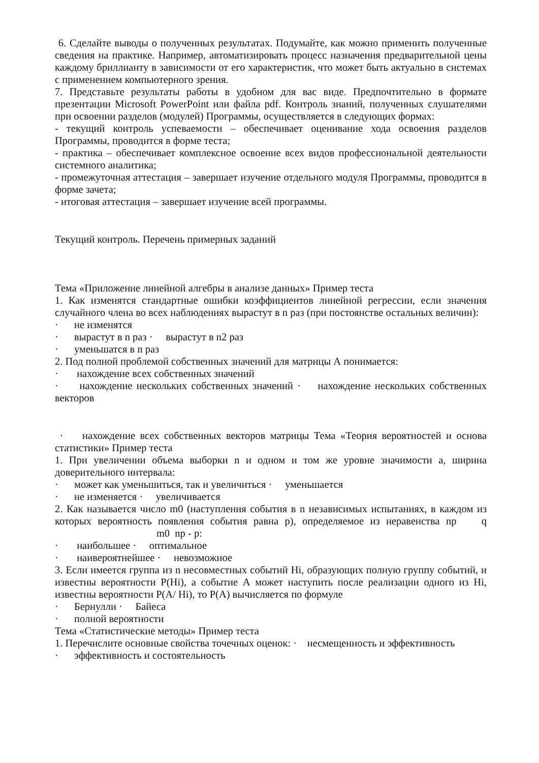6. Сделайте выводы о полученных результатах. Подумайте, как можно применить полученные сведения на практике. Например, автоматизировать процесс назначения предварительной цены каждому бриллианту в зависимости от его характеристик, что может быть актуально в системах с применением компьютерного зрения.
7. Представьте результаты работы в удобном для вас виде. Предпочтительно в формате презентации Microsoft PowerPoint или файла pdf. Контроль знаний, полученных слушателями при освоении разделов (модулей) Программы, осуществляется в следующих формах:
- текущий контроль успеваемости – обеспечивает оценивание хода освоения разделов Программы, проводится в форме теста;
- практика – обеспечивает комплексное освоение всех видов профессиональной деятельности системного аналитика;
- промежуточная аттестация – завершает изучение отдельного модуля Программы, проводится в форме зачета;
- итоговая аттестация – завершает изучение всей программы.
Текущий контроль. Перечень примерных заданий
Тема «Приложение линейной алгебры в анализе данных» Пример теста
1. Как изменятся стандартные ошибки коэффициентов линейной регрессии, если значения случайного члена во всех наблюдениях вырастут в n раз (при постоянстве остальных величин):
· не изменятся
· вырастут в n раз · вырастут в n2 раз
· уменьшатся в n раз
2. Под полной проблемой собственных значений для матрицы А понимается:
· нахождение всех собственных значений
· нахождение нескольких собственных значений · нахождение нескольких собственных векторов
· нахождение всех собственных векторов матрицы Тема «Теория вероятностей и основа статистики» Пример теста
1. При увеличении объема выборки n и одном и том же уровне значимости а, ширина доверительного интервала:
· может как уменьшиться, так и увеличиться · уменьшается
· не изменяется · увеличивается
2. Как называется число m0 (наступления события в n независимых испытаниях, в каждом из которых вероятность появления события равна p), определяемое из неравенства np q m0 np - p:
· наибольшее · оптимальное
· наивероятнейшее · невозможное
3. Если имеется группа из n несовместных событий Hi, образующих полную группу событий, и известны вероятности P(Hi), а событие А может наступить после реализации одного из Hi, известны вероятности P(A/ Hi), то P(A) вычисляется по формуле
· Бернулли · Байеса
· полной вероятности
Тема «Статистические методы» Пример теста
1. Перечислите основные свойства точечных оценок: · несмещенность и эффективность
· эффективность и состоятельность